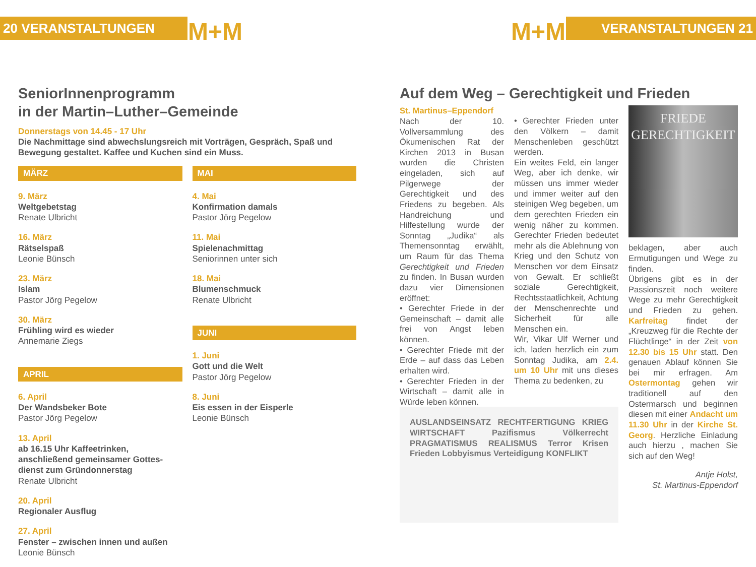20 VERANSTALTUNGEN
M+M
M+M
VERANSTALTUNGEN 21
SeniorInnenprogramm
in der Martin–Luther–Gemeinde
Donnerstags von 14.45 - 17 Uhr
Die Nachmittage sind abwechslungsreich mit Vorträgen, Gespräch, Spaß und Bewegung gestaltet. Kaffee und Kuchen sind ein Muss.
MÄRZ
9. März
Weltgebetstag
Renate Ulbricht
16. März
Rätselspaß
Leonie Bünsch
23. März
Islam
Pastor Jörg Pegelow
30. März
Frühling wird es wieder
Annemarie Ziegs
APRIL
6. April
Der Wandsbeker Bote
Pastor Jörg Pegelow
13. April
ab 16.15 Uhr Kaffeetrinken, anschließend gemeinsamer Gottes-dienst zum Gründonnerstag
Renate Ulbricht
20. April
Regionaler Ausflug
27. April
Fenster – zwischen innen und außen
Leonie Bünsch
MAI
4. Mai
Konfirmation damals
Pastor Jörg Pegelow
11. Mai
Spielenachmittag
Seniorinnen unter sich
18. Mai
Blumenschmuck
Renate Ulbricht
JUNI
1. Juni
Gott und die Welt
Pastor Jörg Pegelow
8. Juni
Eis essen in der Eisperle
Leonie Bünsch
Auf dem Weg – Gerechtigkeit und Frieden
St. Martinus–Eppendorf
Nach der 10. Vollversammlung des Ökumenischen Rat der Kirchen 2013 in Busan wurden die Christen eingeladen, sich auf Pilgerwege der Gerechtigkeit und des Friedens zu begeben. Als Handreichung und Hilfestellung wurde der Sonntag „Judika“ als Themensonntag erwählt, um Raum für das Thema Gerechtigkeit und Frieden zu finden. In Busan wurden dazu vier Dimensionen eröffnet:
• Gerechter Friede in der Gemeinschaft – damit alle frei von Angst leben können.
• Gerechter Friede mit der Erde – auf dass das Leben erhalten wird.
• Gerechter Frieden in der Wirtschaft – damit alle in Würde leben können.
• Gerechter Frieden unter den Völkern – damit Menschenleben geschützt werden.
Ein weites Feld, ein langer Weg, aber ich denke, wir müssen uns immer wieder und immer weiter auf den steinigen Weg begeben, um dem gerechten Frieden ein wenig näher zu kommen. Gerechter Frieden bedeutet mehr als die Ablehnung von Krieg und den Schutz von Menschen vor dem Einsatz von Gewalt. Er schließt soziale Gerechtigkeit, Rechtsstaatlichkeit, Achtung der Menschenrechte und Sicherheit für alle Menschen ein.
Wir, Vikar Ulf Werner und ich, laden herzlich ein zum Sonntag Judika, am 2.4. um 10 Uhr mit uns dieses Thema zu bedenken, zu
AUSLANDSEINSATZ RECHTFERTIGUNG KRIEG WIRTSCHAFT Pazifismus Völkerrecht PRAGMATISMUS REALISMUS Terror Krisen Frieden Lobbyismus Verteidigung KONFLIKT
FRIEDE
GERECHTIGKEIT
beklagen, aber auch Ermutigungen und Wege zu finden.
Übrigens gibt es in der Passionszeit noch weitere Wege zu mehr Gerechtigkeit und Frieden zu gehen. Karfreitag findet der „Kreuzweg für die Rechte der Flüchtlinge“ in der Zeit von 12.30 bis 15 Uhr statt. Den genauen Ablauf können Sie bei mir erfragen. Am Ostermontag gehen wir traditionell auf den Ostermarsch und beginnen diesen mit einer Andacht um 11.30 Uhr in der Kirche St. Georg. Herzliche Einladung auch hierzu , machen Sie sich auf den Weg!
Antje Holst,
St. Martinus-Eppendorf